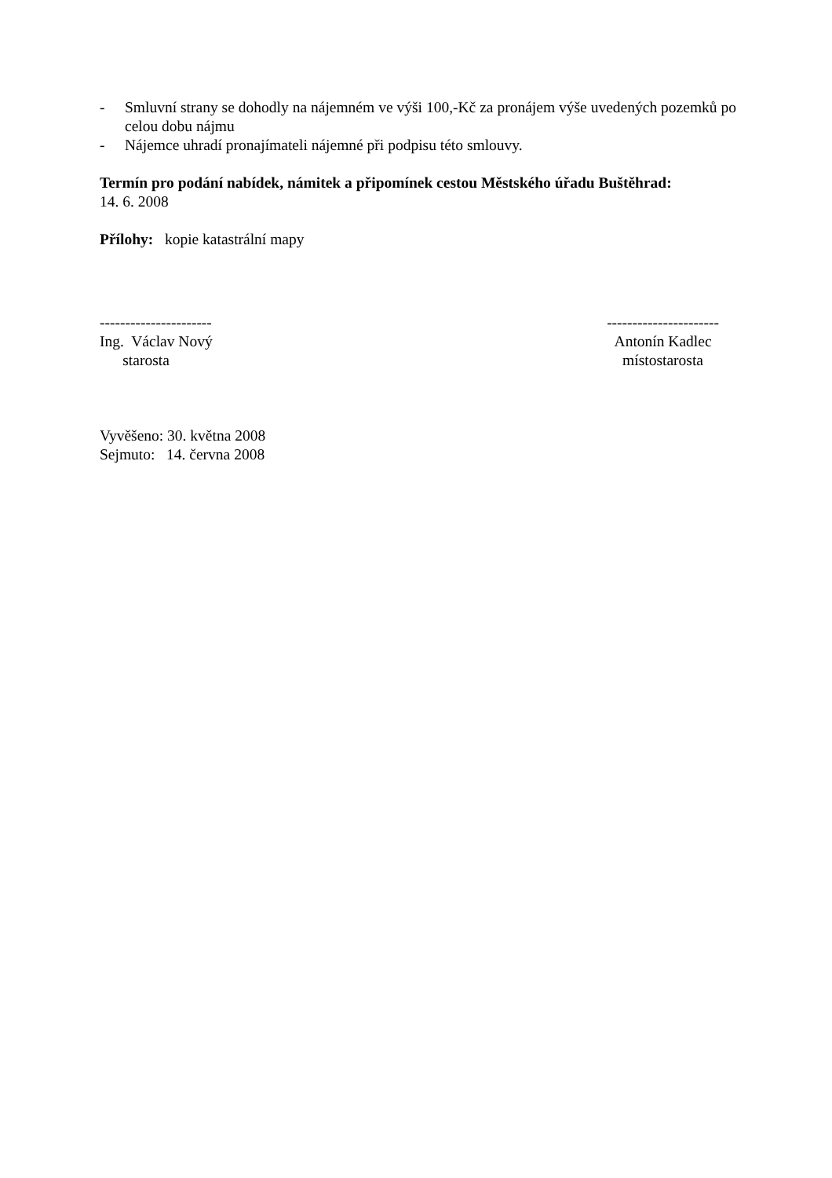- Smluvní strany se dohodly na nájemném ve výši 100,-Kč za pronájem výše uvedených pozemků po celou dobu nájmu
- Nájemce uhradí pronajímateli nájemné při podpisu této smlouvy.
Termín pro podání nabídek, námitek a připomínek cestou Městského úřadu Buštěhrad:
14. 6. 2008
Přílohy: kopie katastrální mapy
----------------------
Ing. Václav Nový
starosta
----------------------
Antonín Kadlec
místostarosta
Vyvěšeno: 30. května 2008
Sejmuto: 14. června 2008